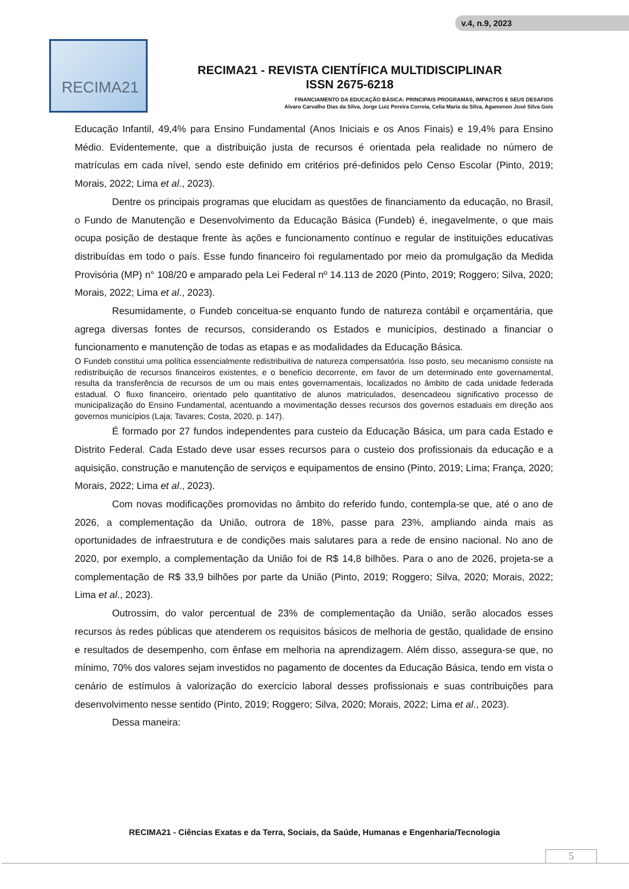v.4, n.9, 2023
RECIMA21
RECIMA21 - REVISTA CIENTÍFICA MULTIDISCIPLINAR
ISSN 2675-6218
FINANCIAMENTO DA EDUCAÇÃO BÁSICA: PRINCIPAIS PROGRAMAS, IMPACTOS E SEUS DESAFIOS
Alvaro Carvalho Dias da Silva, Jorge Luiz Pereira Correia, Celia Maria da Silva, Agamenon José Silva Gois
Educação Infantil, 49,4% para Ensino Fundamental (Anos Iniciais e os Anos Finais) e 19,4% para Ensino Médio. Evidentemente, que a distribuição justa de recursos é orientada pela realidade no número de matrículas em cada nível, sendo este definido em critérios pré-definidos pelo Censo Escolar (Pinto, 2019; Morais, 2022; Lima et al., 2023).
Dentre os principais programas que elucidam as questões de financiamento da educação, no Brasil, o Fundo de Manutenção e Desenvolvimento da Educação Básica (Fundeb) é, inegavelmente, o que mais ocupa posição de destaque frente às ações e funcionamento contínuo e regular de instituições educativas distribuídas em todo o país. Esse fundo financeiro foi regulamentado por meio da promulgação da Medida Provisória (MP) n° 108/20 e amparado pela Lei Federal nº 14.113 de 2020 (Pinto, 2019; Roggero; Silva, 2020; Morais, 2022; Lima et al., 2023).
Resumidamente, o Fundeb conceitua-se enquanto fundo de natureza contábil e orçamentária, que agrega diversas fontes de recursos, considerando os Estados e municípios, destinado a financiar o funcionamento e manutenção de todas as etapas e as modalidades da Educação Básica.
O Fundeb constitui uma política essencialmente redistribuitiva de natureza compensatória. Isso posto, seu mecanismo consiste na redistribuição de recursos financeiros existentes, e o benefício decorrente, em favor de um determinado ente governamental, resulta da transferência de recursos de um ou mais entes governamentais, localizados no âmbito de cada unidade federada estadual. O fluxo financeiro, orientado pelo quantitativo de alunos matriculados, desencadeou significativo processo de municipalização do Ensino Fundamental, acentuando a movimentação desses recursos dos governos estaduais em direção aos governos municípios (Laja; Tavares; Costa, 2020, p. 147).
É formado por 27 fundos independentes para custeio da Educação Básica, um para cada Estado e Distrito Federal. Cada Estado deve usar esses recursos para o custeio dos profissionais da educação e a aquisição, construção e manutenção de serviços e equipamentos de ensino (Pinto, 2019; Lima; França, 2020; Morais, 2022; Lima et al., 2023).
Com novas modificações promovidas no âmbito do referido fundo, contempla-se que, até o ano de 2026, a complementação da União, outrora de 18%, passe para 23%, ampliando ainda mais as oportunidades de infraestrutura e de condições mais salutares para a rede de ensino nacional. No ano de 2020, por exemplo, a complementação da União foi de R$ 14,8 bilhões. Para o ano de 2026, projeta-se a complementação de R$ 33,9 bilhões por parte da União (Pinto, 2019; Roggero; Silva, 2020; Morais, 2022; Lima et al., 2023).
Outrossim, do valor percentual de 23% de complementação da União, serão alocados esses recursos às redes públicas que atenderem os requisitos básicos de melhoria de gestão, qualidade de ensino e resultados de desempenho, com ênfase em melhoria na aprendizagem. Além disso, assegura-se que, no mínimo, 70% dos valores sejam investidos no pagamento de docentes da Educação Básica, tendo em vista o cenário de estímulos à valorização do exercício laboral desses profissionais e suas contribuições para desenvolvimento nesse sentido (Pinto, 2019; Roggero; Silva, 2020; Morais, 2022; Lima et al., 2023).
Dessa maneira:
RECIMA21 - Ciências Exatas e da Terra, Sociais, da Saúde, Humanas e Engenharia/Tecnologia
5